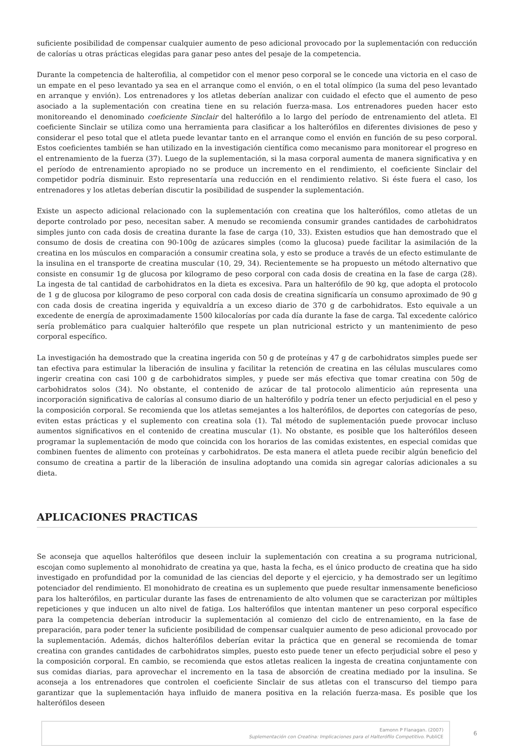suficiente posibilidad de compensar cualquier aumento de peso adicional provocado por la suplementación con reducción de calorías u otras prácticas elegidas para ganar peso antes del pesaje de la competencia.
Durante la competencia de halterofilia, al competidor con el menor peso corporal se le concede una victoria en el caso de un empate en el peso levantado ya sea en el arranque como el envión, o en el total olímpico (la suma del peso levantado en arranque y envión). Los entrenadores y los atletas deberían analizar con cuidado el efecto que el aumento de peso asociado a la suplementación con creatina tiene en su relación fuerza-masa. Los entrenadores pueden hacer esto monitoreando el denominado coeficiente Sinclair del halterófilo a lo largo del período de entrenamiento del atleta. El coeficiente Sinclair se utiliza como una herramienta para clasificar a los halterófilos en diferentes divisiones de peso y considerar el peso total que el atleta puede levantar tanto en el arranque como el envión en función de su peso corporal. Estos coeficientes también se han utilizado en la investigación científica como mecanismo para monitorear el progreso en el entrenamiento de la fuerza (37). Luego de la suplementación, si la masa corporal aumenta de manera significativa y en el período de entrenamiento apropiado no se produce un incremento en el rendimiento, el coeficiente Sinclair del competidor podría disminuir. Esto representaría una reducción en el rendimiento relativo. Si éste fuera el caso, los entrenadores y los atletas deberían discutir la posibilidad de suspender la suplementación.
Existe un aspecto adicional relacionado con la suplementación con creatina que los halterófilos, como atletas de un deporte controlado por peso, necesitan saber. A menudo se recomienda consumir grandes cantidades de carbohidratos simples junto con cada dosis de creatina durante la fase de carga (10, 33). Existen estudios que han demostrado que el consumo de dosis de creatina con 90-100g de azúcares simples (como la glucosa) puede facilitar la asimilación de la creatina en los músculos en comparación a consumir creatina sola, y esto se produce a través de un efecto estimulante de la insulina en el transporte de creatina muscular (10, 29, 34). Recientemente se ha propuesto un método alternativo que consiste en consumir 1g de glucosa por kilogramo de peso corporal con cada dosis de creatina en la fase de carga (28). La ingesta de tal cantidad de carbohidratos en la dieta es excesiva. Para un halterófilo de 90 kg, que adopta el protocolo de 1 g de glucosa por kilogramo de peso corporal con cada dosis de creatina significaría un consumo aproximado de 90 g con cada dosis de creatina ingerida y equivaldría a un exceso diario de 370 g de carbohidratos. Esto equivale a un excedente de energía de aproximadamente 1500 kilocalorías por cada día durante la fase de carga. Tal excedente calórico sería problemático para cualquier halterófilo que respete un plan nutricional estricto y un mantenimiento de peso corporal específico.
La investigación ha demostrado que la creatina ingerida con 50 g de proteínas y 47 g de carbohidratos simples puede ser tan efectiva para estimular la liberación de insulina y facilitar la retención de creatina en las células musculares como ingerir creatina con casi 100 g de carbohidratos simples, y puede ser más efectiva que tomar creatina con 50g de carbohidratos solos (34). No obstante, el contenido de azúcar de tal protocolo alimenticio aún representa una incorporación significativa de calorías al consumo diario de un halterófilo y podría tener un efecto perjudicial en el peso y la composición corporal. Se recomienda que los atletas semejantes a los halterófilos, de deportes con categorías de peso, eviten estas prácticas y el suplemento con creatina sola (1). Tal método de suplementación puede provocar incluso aumentos significativos en el contenido de creatina muscular (1). No obstante, es posible que los halterófilos deseen programar la suplementación de modo que coincida con los horarios de las comidas existentes, en especial comidas que combinen fuentes de alimento con proteínas y carbohidratos. De esta manera el atleta puede recibir algún beneficio del consumo de creatina a partir de la liberación de insulina adoptando una comida sin agregar calorías adicionales a su dieta.
APLICACIONES PRACTICAS
Se aconseja que aquellos halterófilos que deseen incluir la suplementación con creatina a su programa nutricional, escojan como suplemento al monohidrato de creatina ya que, hasta la fecha, es el único producto de creatina que ha sido investigado en profundidad por la comunidad de las ciencias del deporte y el ejercicio, y ha demostrado ser un legítimo potenciador del rendimiento. El monohidrato de creatina es un suplemento que puede resultar inmensamente beneficioso para los halterófilos, en particular durante las fases de entrenamiento de alto volumen que se caracterizan por múltiples repeticiones y que inducen un alto nivel de fatiga. Los halterófilos que intentan mantener un peso corporal específico para la competencia deberían introducir la suplementación al comienzo del ciclo de entrenamiento, en la fase de preparación, para poder tener la suficiente posibilidad de compensar cualquier aumento de peso adicional provocado por la suplementación. Además, dichos halterófilos deberían evitar la práctica que en general se recomienda de tomar creatina con grandes cantidades de carbohidratos simples, puesto esto puede tener un efecto perjudicial sobre el peso y la composición corporal. En cambio, se recomienda que estos atletas realicen la ingesta de creatina conjuntamente con sus comidas diarias, para aprovechar el incremento en la tasa de absorción de creatina mediado por la insulina. Se aconseja a los entrenadores que controlen el coeficiente Sinclair de sus atletas con el transcurso del tiempo para garantizar que la suplementación haya influido de manera positiva en la relación fuerza-masa. Es posible que los halterófilos deseen
Eamonn P Flanagan. (2007)
Suplementación con Creatina: Implicaciones para el Halterófilo Competitivo. PubliCE
6